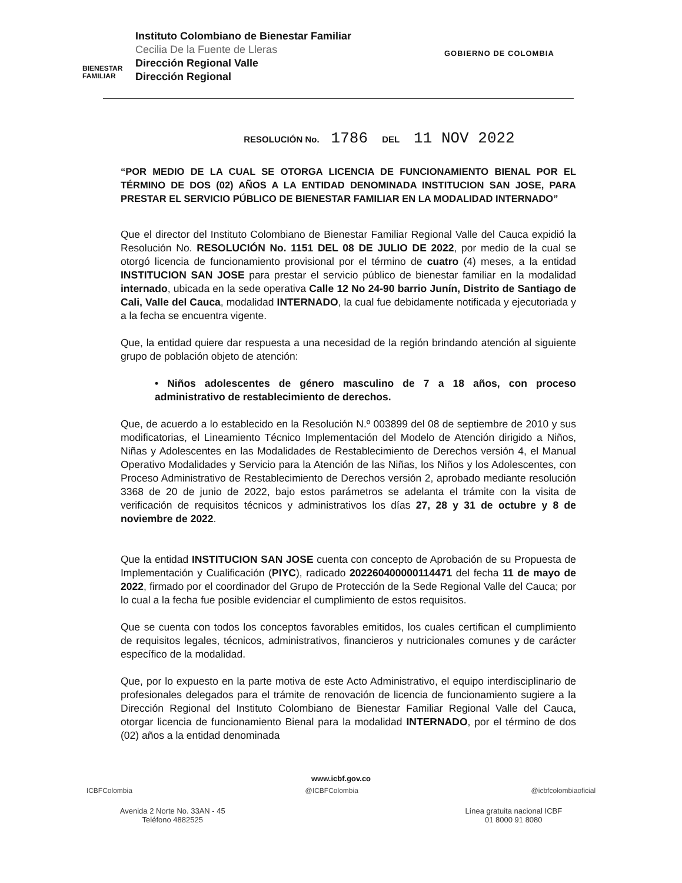BIENESTAR
FAMILIAR
Instituto Colombiano de Bienestar Familiar
Cecilia De la Fuente de Lleras
Dirección Regional Valle
Dirección Regional
GOBIERNO DE COLOMBIA
RESOLUCIÓN No. 1786 DEL 11 NOV 2022
“POR MEDIO DE LA CUAL SE OTORGA LICENCIA DE FUNCIONAMIENTO BIENAL POR EL TÉRMINO DE DOS (02) AÑOS A LA ENTIDAD DENOMINADA INSTITUCION SAN JOSE, PARA PRESTAR EL SERVICIO PÚBLICO DE BIENESTAR FAMILIAR EN LA MODALIDAD INTERNADO”
Que el director del Instituto Colombiano de Bienestar Familiar Regional Valle del Cauca expidió la Resolución No. RESOLUCIÓN No. 1151 DEL 08 DE JULIO DE 2022, por medio de la cual se otorgó licencia de funcionamiento provisional por el término de cuatro (4) meses, a la entidad INSTITUCION SAN JOSE para prestar el servicio público de bienestar familiar en la modalidad internado, ubicada en la sede operativa Calle 12 No 24-90 barrio Junín, Distrito de Santiago de Cali, Valle del Cauca, modalidad INTERNADO, la cual fue debidamente notificada y ejecutoriada y a la fecha se encuentra vigente.
Que, la entidad quiere dar respuesta a una necesidad de la región brindando atención al siguiente grupo de población objeto de atención:
• Niños adolescentes de género masculino de 7 a 18 años, con proceso administrativo de restablecimiento de derechos.
Que, de acuerdo a lo establecido en la Resolución N.º 003899 del 08 de septiembre de 2010 y sus modificatorias, el Lineamiento Técnico Implementación del Modelo de Atención dirigido a Niños, Niñas y Adolescentes en las Modalidades de Restablecimiento de Derechos versión 4, el Manual Operativo Modalidades y Servicio para la Atención de las Niñas, los Niños y los Adolescentes, con Proceso Administrativo de Restablecimiento de Derechos versión 2, aprobado mediante resolución 3368 de 20 de junio de 2022, bajo estos parámetros se adelanta el trámite con la visita de verificación de requisitos técnicos y administrativos los días 27, 28 y 31 de octubre y 8 de noviembre de 2022.
Que la entidad INSTITUCION SAN JOSE cuenta con concepto de Aprobación de su Propuesta de Implementación y Cualificación (PIYC), radicado 202260400000114471 del fecha 11 de mayo de 2022, firmado por el coordinador del Grupo de Protección de la Sede Regional Valle del Cauca; por lo cual a la fecha fue posible evidenciar el cumplimiento de estos requisitos.
Que se cuenta con todos los conceptos favorables emitidos, los cuales certifican el cumplimiento de requisitos legales, técnicos, administrativos, financieros y nutricionales comunes y de carácter específico de la modalidad.
Que, por lo expuesto en la parte motiva de este Acto Administrativo, el equipo interdisciplinario de profesionales delegados para el trámite de renovación de licencia de funcionamiento sugiere a la Dirección Regional del Instituto Colombiano de Bienestar Familiar Regional Valle del Cauca, otorgar licencia de funcionamiento Bienal para la modalidad INTERNADO, por el término de dos (02) años a la entidad denominada
www.icbf.gov.co
ICBFColombia @ICBFColombia @icbfcolombiaoficial
Avenida 2 Norte No. 33AN - 45
Teléfono 4882525 Línea gratuita nacional ICBF
01 8000 91 8080